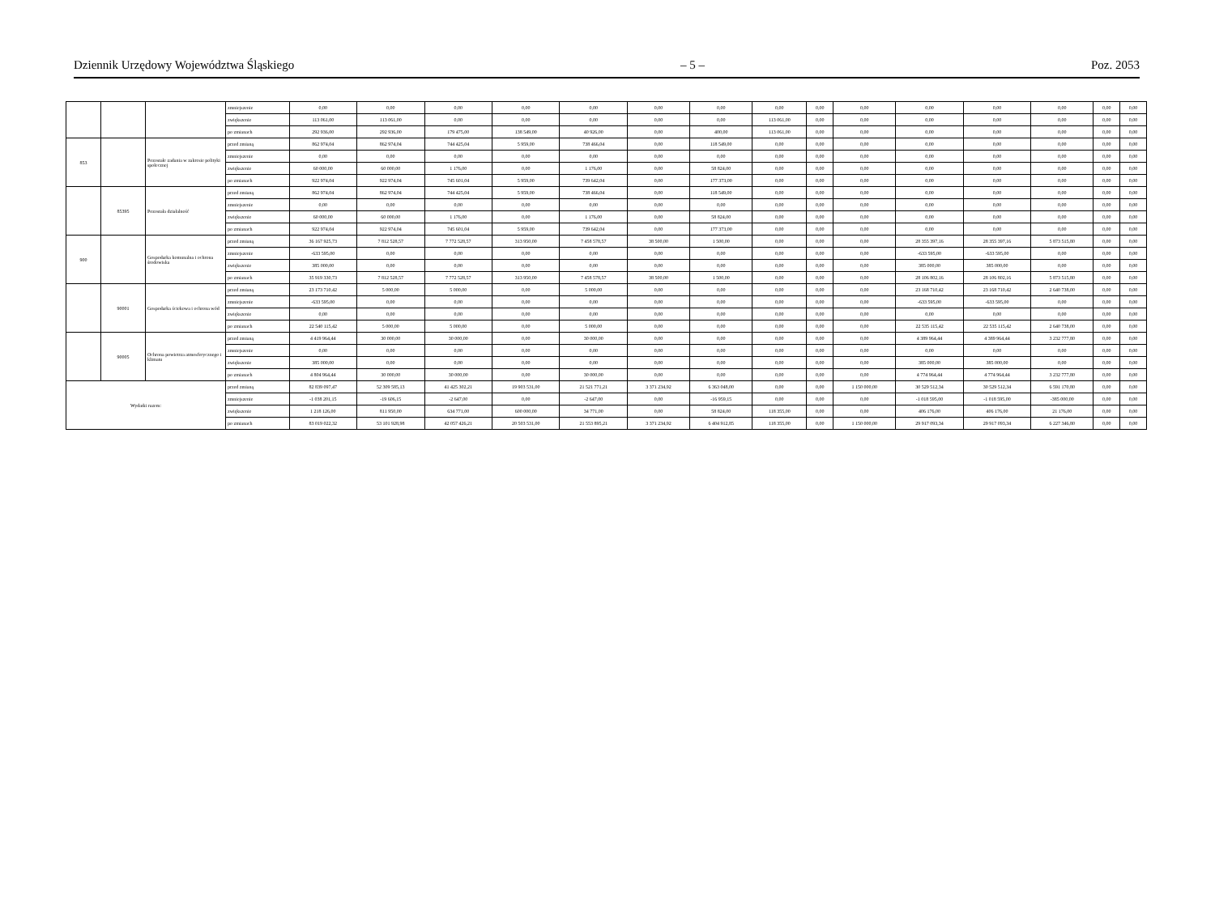Dziennik Urzędowy Województwa Śląskiego – 5 – Poz. 2053
| | | | zmniejszenie | 0,00 | 0,00 | 0,00 | 0,00 | 0,00 | 0,00 | 0,00 | 0,00 | 0,00 | 0,00 | 0,00 | 0,00 | 0,00 | 0,00 | 0,00 |
| | | | zwiększenie | 113 061,00 | 113 061,00 | 0,00 | 0,00 | 0,00 | 0,00 | 0,00 | 113 061,00 | 0,00 | 0,00 | 0,00 | 0,00 | 0,00 | 0,00 | 0,00 |
| | | | po zmianach | 292 936,00 | 292 936,00 | 179 475,00 | 138 549,00 | 40 926,00 | 0,00 | 400,00 | 113 061,00 | 0,00 | 0,00 | 0,00 | 0,00 | 0,00 | 0,00 | 0,00 |
| 853 | | Pozostałe zadania w zakresie polityki społecznej | przed zmianą | 862 974,04 | 862 974,04 | 744 425,04 | 5 959,00 | 738 466,04 | 0,00 | 118 549,00 | 0,00 | 0,00 | 0,00 | 0,00 | 0,00 | 0,00 | 0,00 | 0,00 |
| | | | zmniejszenie | 0,00 | 0,00 | 0,00 | 0,00 | 0,00 | 0,00 | 0,00 | 0,00 | 0,00 | 0,00 | 0,00 | 0,00 | 0,00 | 0,00 | 0,00 |
| | | | zwiększenie | 60 000,00 | 60 000,00 | 1 176,00 | 0,00 | 1 176,00 | 0,00 | 58 824,00 | 0,00 | 0,00 | 0,00 | 0,00 | 0,00 | 0,00 | 0,00 | 0,00 |
| | | | po zmianach | 922 974,04 | 922 974,04 | 745 601,04 | 5 959,00 | 739 642,04 | 0,00 | 177 373,00 | 0,00 | 0,00 | 0,00 | 0,00 | 0,00 | 0,00 | 0,00 | 0,00 |
| | 85395 | Pozostała działalność | przed zmianą | 862 974,04 | 862 974,04 | 744 425,04 | 5 959,00 | 738 466,04 | 0,00 | 118 549,00 | 0,00 | 0,00 | 0,00 | 0,00 | 0,00 | 0,00 | 0,00 | 0,00 |
| | | | zmniejszenie | 0,00 | 0,00 | 0,00 | 0,00 | 0,00 | 0,00 | 0,00 | 0,00 | 0,00 | 0,00 | 0,00 | 0,00 | 0,00 | 0,00 | 0,00 |
| | | | zwiększenie | 60 000,00 | 60 000,00 | 1 176,00 | 0,00 | 1 176,00 | 0,00 | 58 824,00 | 0,00 | 0,00 | 0,00 | 0,00 | 0,00 | 0,00 | 0,00 | 0,00 |
| | | | po zmianach | 922 974,04 | 922 974,04 | 745 601,04 | 5 959,00 | 739 642,04 | 0,00 | 177 373,00 | 0,00 | 0,00 | 0,00 | 0,00 | 0,00 | 0,00 | 0,00 | 0,00 |
| 900 | | Gospodarka komunalna i ochrona środowiska | przed zmianą | 36 167 925,73 | 7 812 528,57 | 7 772 528,57 | 313 950,00 | 7 458 578,57 | 38 500,00 | 1 500,00 | 0,00 | 0,00 | 0,00 | 28 355 397,16 | 28 355 397,16 | 5 873 515,80 | 0,00 | 0,00 |
| | | | zmniejszenie | -633 595,00 | 0,00 | 0,00 | 0,00 | 0,00 | 0,00 | 0,00 | 0,00 | 0,00 | 0,00 | -633 595,00 | -633 595,00 | 0,00 | 0,00 | 0,00 |
| | | | zwiększenie | 385 000,00 | 0,00 | 0,00 | 0,00 | 0,00 | 0,00 | 0,00 | 0,00 | 0,00 | 0,00 | 385 000,00 | 385 000,00 | 0,00 | 0,00 | 0,00 |
| | | | po zmianach | 35 919 330,73 | 7 812 528,57 | 7 772 528,57 | 313 950,00 | 7 458 578,57 | 38 500,00 | 1 500,00 | 0,00 | 0,00 | 0,00 | 28 106 802,16 | 28 106 802,16 | 5 873 515,80 | 0,00 | 0,00 |
| | 90001 | Gospodarka ściekowa i ochrona wód | przed zmianą | 23 173 710,42 | 5 000,00 | 5 000,00 | 0,00 | 5 000,00 | 0,00 | 0,00 | 0,00 | 0,00 | 0,00 | 23 168 710,42 | 23 168 710,42 | 2 640 738,00 | 0,00 | 0,00 |
| | | | zmniejszenie | -633 595,00 | 0,00 | 0,00 | 0,00 | 0,00 | 0,00 | 0,00 | 0,00 | 0,00 | 0,00 | -633 595,00 | -633 595,00 | 0,00 | 0,00 | 0,00 |
| | | | zwiększenie | 0,00 | 0,00 | 0,00 | 0,00 | 0,00 | 0,00 | 0,00 | 0,00 | 0,00 | 0,00 | 0,00 | 0,00 | 0,00 | 0,00 | 0,00 |
| | | | po zmianach | 22 540 115,42 | 5 000,00 | 5 000,00 | 0,00 | 5 000,00 | 0,00 | 0,00 | 0,00 | 0,00 | 0,00 | 22 535 115,42 | 22 535 115,42 | 2 640 738,00 | 0,00 | 0,00 |
| | 90005 | Ochrona powietrza atmosferycznego i klimatu | przed zmianą | 4 419 964,44 | 30 000,00 | 30 000,00 | 0,00 | 30 000,00 | 0,00 | 0,00 | 0,00 | 0,00 | 0,00 | 4 389 964,44 | 4 389 964,44 | 3 232 777,80 | 0,00 | 0,00 |
| | | | zmniejszenie | 0,00 | 0,00 | 0,00 | 0,00 | 0,00 | 0,00 | 0,00 | 0,00 | 0,00 | 0,00 | 0,00 | 0,00 | 0,00 | 0,00 | 0,00 |
| | | | zwiększenie | 385 000,00 | 0,00 | 0,00 | 0,00 | 0,00 | 0,00 | 0,00 | 0,00 | 0,00 | 0,00 | 385 000,00 | 385 000,00 | 0,00 | 0,00 | 0,00 |
| | | | po zmianach | 4 804 964,44 | 30 000,00 | 30 000,00 | 0,00 | 30 000,00 | 0,00 | 0,00 | 0,00 | 0,00 | 0,00 | 4 774 964,44 | 4 774 964,44 | 3 232 777,80 | 0,00 | 0,00 |
| Wydatki razem: | | | przed zmianą | 82 839 097,47 | 52 309 585,13 | 41 425 302,21 | 19 903 531,00 | 21 521 771,21 | 3 371 234,92 | 6 363 048,00 | 0,00 | 0,00 | 1 150 000,00 | 30 529 512,34 | 30 529 512,34 | 6 591 170,80 | 0,00 | 0,00 |
| | | | zmniejszenie | -1 038 201,15 | -19 606,15 | -2 647,00 | 0,00 | -2 647,00 | 0,00 | -16 959,15 | 0,00 | 0,00 | 0,00 | -1 018 595,00 | -1 018 595,00 | -385 000,00 | 0,00 | 0,00 |
| | | | zwiększenie | 1 218 126,00 | 811 950,00 | 634 771,00 | 600 000,00 | 34 771,00 | 0,00 | 58 824,00 | 118 355,00 | 0,00 | 0,00 | 406 176,00 | 406 176,00 | 21 176,00 | 0,00 | 0,00 |
| | | | po zmianach | 83 019 022,32 | 53 101 928,98 | 42 057 426,21 | 20 503 531,00 | 21 553 895,21 | 3 371 234,92 | 6 404 912,85 | 118 355,00 | 0,00 | 1 150 000,00 | 29 917 093,34 | 29 917 093,34 | 6 227 346,80 | 0,00 | 0,00 |